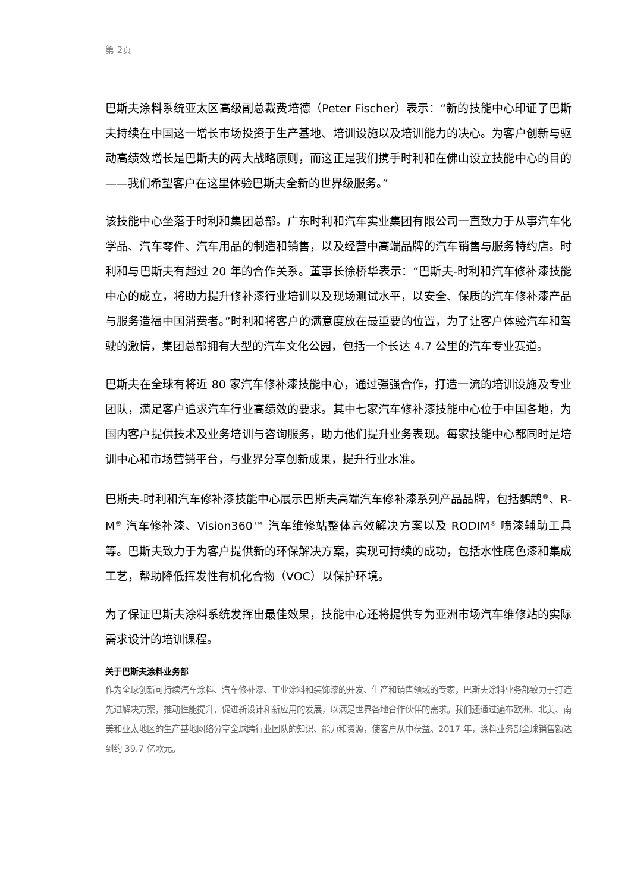第 2页
巴斯夫涂料系统亚太区高级副总裁费培德（Peter Fischer）表示：“新的技能中心印证了巴斯夫持续在中国这一增长市场投资于生产基地、培训设施以及培训能力的决心。为客户创新与驱动高绩效增长是巴斯夫的两大战略原则，而这正是我们携手时利和在佛山设立技能中心的目的——我们希望客户在这里体验巴斯夫全新的世界级服务。”
该技能中心坐落于时利和集团总部。广东时利和汽车实业集团有限公司一直致力于从事汽车化学品、汽车零件、汽车用品的制造和销售，以及经营中高端品牌的汽车销售与服务特约店。时利和与巴斯夫有超过 20 年的合作关系。董事长徐桥华表示：“巴斯夫-时利和汽车修补漆技能中心的成立，将助力提升修补漆行业培训以及现场测试水平，以安全、保质的汽车修补漆产品与服务造福中国消费者。”时利和将客户的满意度放在最重要的位置，为了让客户体验汽车和驾驶的激情，集团总部拥有大型的汽车文化公园，包括一个长达 4.7 公里的汽车专业赛道。
巴斯夫在全球有将近 80 家汽车修补漆技能中心，通过强强合作，打造一流的培训设施及专业团队，满足客户追求汽车行业高绩效的要求。其中七家汽车修补漆技能中心位于中国各地，为国内客户提供技术及业务培训与咨询服务，助力他们提升业务表现。每家技能中心都同时是培训中心和市场营销平台，与业界分享创新成果，提升行业水准。
巴斯夫-时利和汽车修补漆技能中心展示巴斯夫高端汽车修补漆系列产品品牌，包括鹦鹉<sup>®</sup>、R-M<sup>®</sup> 汽车修补漆、Vision360™ 汽车维修站整体高效解决方案以及 RODIM<sup>®</sup> 喷漆辅助工具等。巴斯夫致力于为客户提供新的环保解决方案，实现可持续的成功，包括水性底色漆和集成工艺，帮助降低挥发性有机化合物（VOC）以保护环境。
为了保证巴斯夫涂料系统发挥出最佳效果，技能中心还将提供专为亚洲市场汽车维修站的实际需求设计的培训课程。
关于巴斯夫涂料业务部
作为全球创新可持续汽车涂料、汽车修补漆、工业涂料和装饰漆的开发、生产和销售领域的专家，巴斯夫涂料业务部致力于打造先进解决方案，推动性能提升，促进新设计和新应用的发展，以满足世界各地合作伙伴的需求。我们还通过遍布欧洲、北美、南美和亚太地区的生产基地网络分享全球跨行业团队的知识、能力和资源，使客户从中获益。2017 年，涂料业务部全球销售额达到约 39.7 亿欧元。